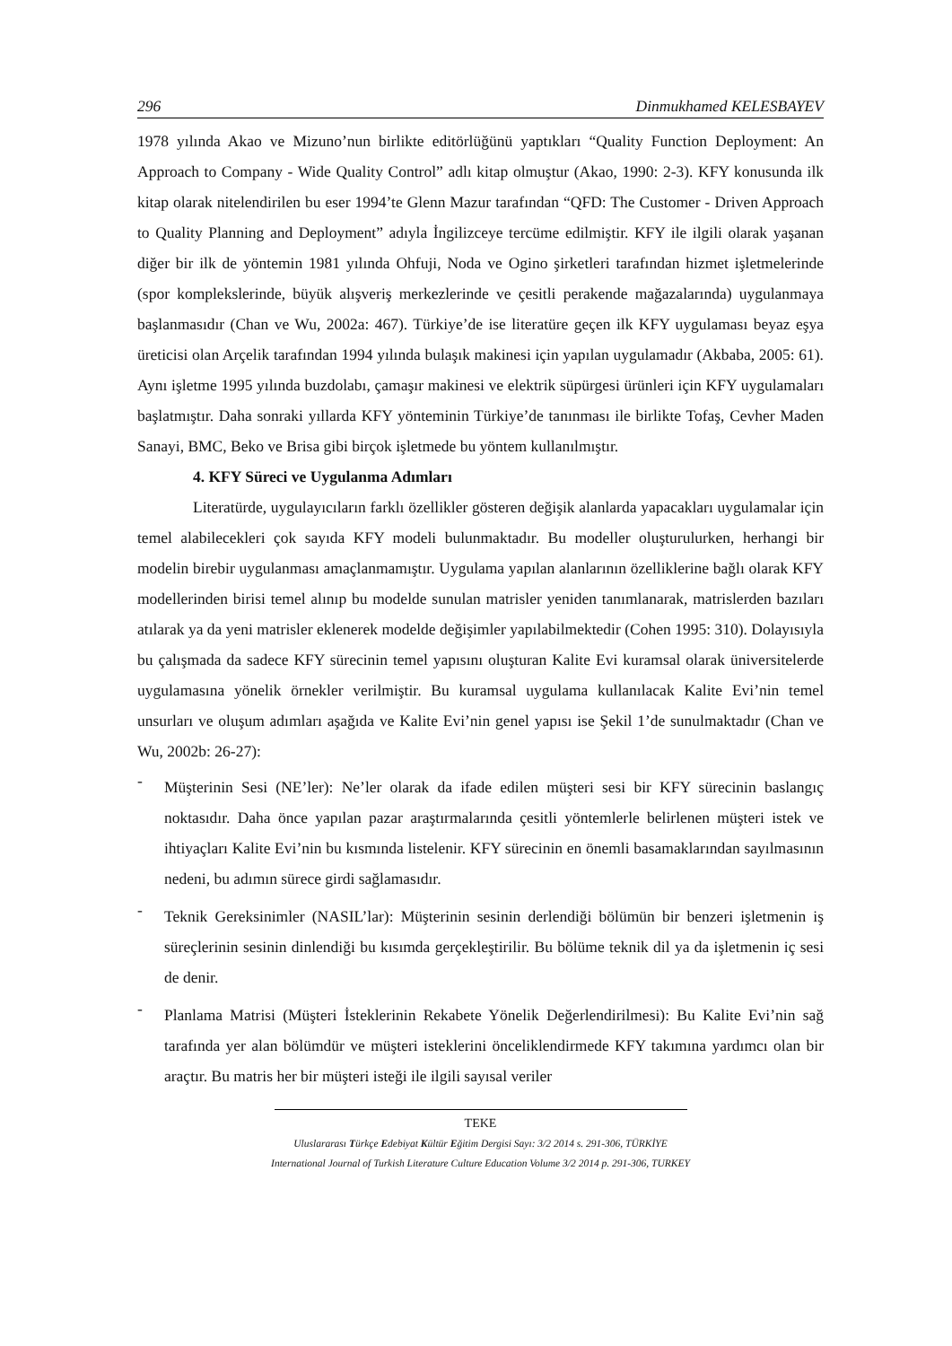296 Dinmukhamed KELESBAYEV
1978 yılında Akao ve Mizuno’nun birlikte editörlüğünü yaptıkları “Quality Function Deployment: An Approach to Company - Wide Quality Control” adlı kitap olmuştur (Akao, 1990: 2-3). KFY konusunda ilk kitap olarak nitelendirilen bu eser 1994’te Glenn Mazur tarafından “QFD: The Customer - Driven Approach to Quality Planning and Deployment” adıyla İngilizceye tercüme edilmiştir. KFY ile ilgili olarak yaşanan diğer bir ilk de yöntemin 1981 yılında Ohfuji, Noda ve Ogino şirketleri tarafından hizmet işletmelerinde (spor komplekslerinde, büyük alışveriş merkezlerinde ve çesitli perakende mağazalarında) uygulanmaya başlanmasıdır (Chan ve Wu, 2002a: 467). Türkiye’de ise literatüre geçen ilk KFY uygulaması beyaz eşya üreticisi olan Arçelik tarafından 1994 yılında bulaşık makinesi için yapılan uygulamadır (Akbaba, 2005: 61). Aynı işletme 1995 yılında buzdolabı, çamaşır makinesi ve elektrik süpürgesi ürünleri için KFY uygulamaları başlatmıştır. Daha sonraki yıllarda KFY yönteminin Türkiye’de tanınması ile birlikte Tofaş, Cevher Maden Sanayi, BMC, Beko ve Brisa gibi birçok işletmede bu yöntem kullanılmıştır.
4. KFY Süreci ve Uygulanma Adımları
Literatürde, uygulayıcıların farklı özellikler gösteren değişik alanlarda yapacakları uygulamalar için temel alabilecekleri çok sayıda KFY modeli bulunmaktadır. Bu modeller oluşturulurken, herhangi bir modelin birebir uygulanması amaçlanmamıştır. Uygulama yapılan alanlarının özelliklerine bağlı olarak KFY modellerinden birisi temel alınıp bu modelde sunulan matrisler yeniden tanımlanarak, matrislerden bazıları atılarak ya da yeni matrisler eklenerek modelde değişimler yapılabilmektedir (Cohen 1995: 310). Dolayısıyla bu çalışmada da sadece KFY sürecinin temel yapısını oluşturan Kalite Evi kuramsal olarak üniversitelerde uygulamasına yönelik örnekler verilmiştir. Bu kuramsal uygulama kullanılacak Kalite Evi’nin temel unsurları ve oluşum adımları aşağıda ve Kalite Evi’nin genel yapısı ise Şekil 1’de sunulmaktadır (Chan ve Wu, 2002b: 26-27):
-
Müşterinin Sesi (NE’ler): Ne’ler olarak da ifade edilen müşteri sesi bir KFY sürecinin baslangıç noktasıdır. Daha önce yapılan pazar araştırmalarında çesitli yöntemlerle belirlenen müşteri istek ve ihtiyaçları Kalite Evi’nin bu kısmında listelenir. KFY sürecinin en önemli basamaklarından sayılmasının nedeni, bu adımın sürece girdi sağlamasıdır.
-
Teknik Gereksinimler (NASIL’lar): Müşterinin sesinin derlendiği bölümün bir benzeri işletmenin iş süreçlerinin sesinin dinlendiği bu kısımda gerçekleştirilir. Bu bölüme teknik dil ya da işletmenin iç sesi de denir.
-
Planlama Matrisi (Müşteri İsteklerinin Rekabete Yönelik Değerlendirilmesi): Bu Kalite Evi’nin sağ tarafında yer alan bölümdür ve müşteri isteklerini önceliklendirmede KFY takımına yardımcı olan bir araçtır. Bu matris her bir müşteri isteği ile ilgili sayısal veriler
TEKE
Uluslararası Türkçe Edebiyat Kültür Eğitim Dergisi Sayı: 3/2 2014 s. 291-306, TÜRKİYE
International Journal of Turkish Literature Culture Education Volume 3/2 2014 p. 291-306, TURKEY